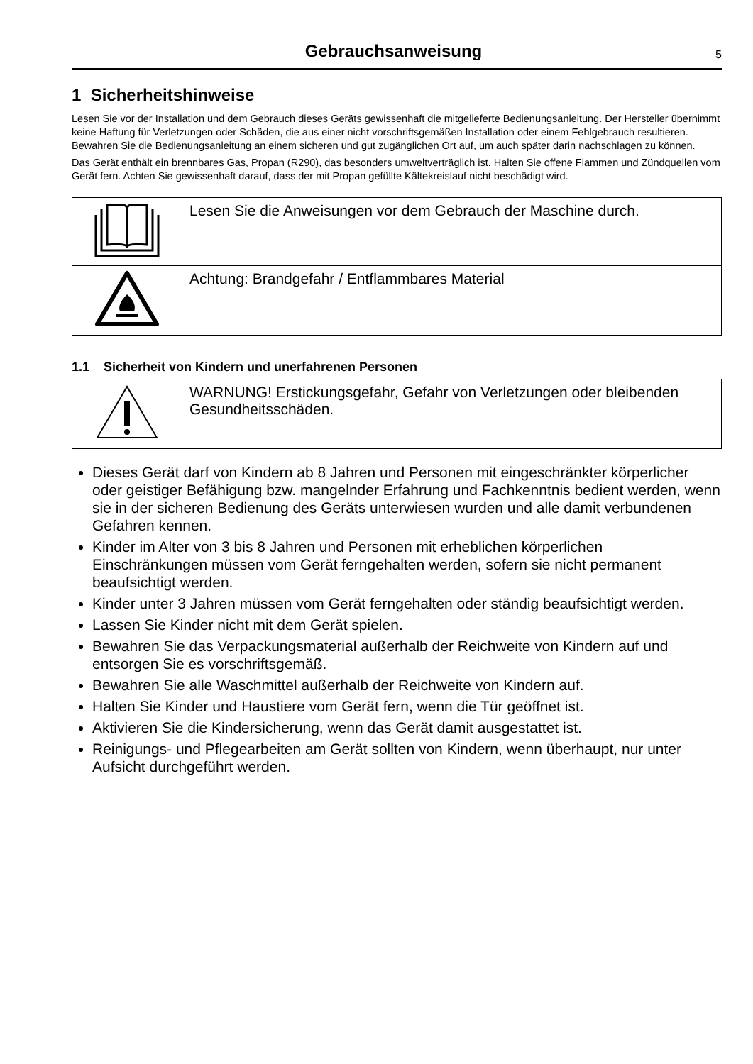Gebrauchsanweisung
5
1 Sicherheitshinweise
Lesen Sie vor der Installation und dem Gebrauch dieses Geräts gewissenhaft die mitgelieferte Bedienungsanleitung. Der Hersteller übernimmt keine Haftung für Verletzungen oder Schäden, die aus einer nicht vorschriftsgemäßen Installation oder einem Fehlgebrauch resultieren. Bewahren Sie die Bedienungsanleitung an einem sicheren und gut zugänglichen Ort auf, um auch später darin nachschlagen zu können.
Das Gerät enthält ein brennbares Gas, Propan (R290), das besonders umweltverträglich ist. Halten Sie offene Flammen und Zündquellen vom Gerät fern. Achten Sie gewissenhaft darauf, dass der mit Propan gefüllte Kältekreislauf nicht beschädigt wird.
| | Lesen Sie die Anweisungen vor dem Gebrauch der Maschine durch. |
| | Achtung: Brandgefahr / Entflammbares Material |
1.1 Sicherheit von Kindern und unerfahrenen Personen
| | WARNUNG! Erstickungsgefahr, Gefahr von Verletzungen oder bleibenden Gesundheitsschäden. |
Dieses Gerät darf von Kindern ab 8 Jahren und Personen mit eingeschränkter körperlicher oder geistiger Befähigung bzw. mangelnder Erfahrung und Fachkenntnis bedient werden, wenn sie in der sicheren Bedienung des Geräts unterwiesen wurden und alle damit verbundenen Gefahren kennen.
Kinder im Alter von 3 bis 8 Jahren und Personen mit erheblichen körperlichen Einschränkungen müssen vom Gerät ferngehalten werden, sofern sie nicht permanent beaufsichtigt werden.
Kinder unter 3 Jahren müssen vom Gerät ferngehalten oder ständig beaufsichtigt werden.
Lassen Sie Kinder nicht mit dem Gerät spielen.
Bewahren Sie das Verpackungsmaterial außerhalb der Reichweite von Kindern auf und entsorgen Sie es vorschriftsgemäß.
Bewahren Sie alle Waschmittel außerhalb der Reichweite von Kindern auf.
Halten Sie Kinder und Haustiere vom Gerät fern, wenn die Tür geöffnet ist.
Aktivieren Sie die Kindersicherung, wenn das Gerät damit ausgestattet ist.
Reinigungs- und Pflegearbeiten am Gerät sollten von Kindern, wenn überhaupt, nur unter Aufsicht durchgeführt werden.